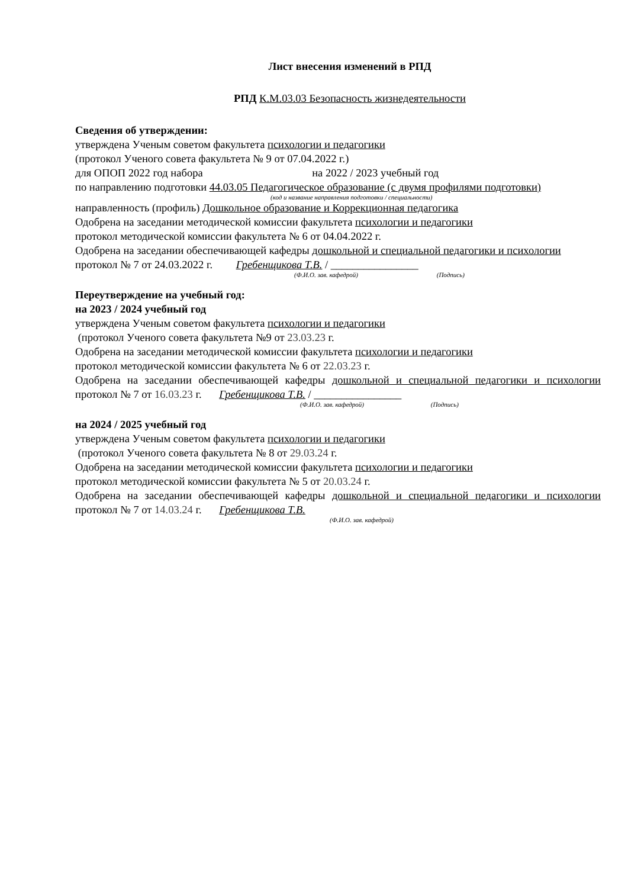Лист внесения изменений в РПД
РПД К.М.03.03 Безопасность жизнедеятельности
Сведения об утверждении:
утверждена Ученым советом факультета психологии и педагогики
(протокол Ученого совета факультета № 9 от 07.04.2022 г.)
для ОПОП 2022 год набора на 2022 / 2023 учебный год
по направлению подготовки 44.03.05 Педагогическое образование (с двумя профилями подготовки)
(код и название направления подготовки / специальности)
направленность (профиль) Дошкольное образование и Коррекционная педагогика
Одобрена на заседании методической комиссии факультета психологии и педагогики
протокол методической комиссии факультета № 6 от 04.04.2022 г.
Одобрена на заседании обеспечивающей кафедры дошкольной и специальной педагогики и психологии
протокол № 7 от 24.03.2022 г. Гребенщикова Т.В. / ________________
(Ф.И.О. зав. кафедрой) (Подпись)
Переутверждение на учебный год:
на 2023 / 2024 учебный год
утверждена Ученым советом факультета психологии и педагогики
(протокол Ученого совета факультета №9 от 23.03.23 г.
Одобрена на заседании методической комиссии факультета психологии и педагогики
протокол методической комиссии факультета № 6 от 22.03.23 г.
Одобрена на заседании обеспечивающей кафедры дошкольной и специальной педагогики и психологии протокол № 7 от 16.03.23 г. Гребенщикова Т.В. / ________________
(Ф.И.О. зав. кафедрой) (Подпись)
на 2024 / 2025 учебный год
утверждена Ученым советом факультета психологии и педагогики
(протокол Ученого совета факультета № 8 от 29.03.24 г.
Одобрена на заседании методической комиссии факультета психологии и педагогики
протокол методической комиссии факультета № 5 от 20.03.24 г.
Одобрена на заседании обеспечивающей кафедры дошкольной и специальной педагогики и психологии протокол № 7 от 14.03.24 г. Гребенщикова Т.В.
(Ф.И.О. зав. кафедрой)